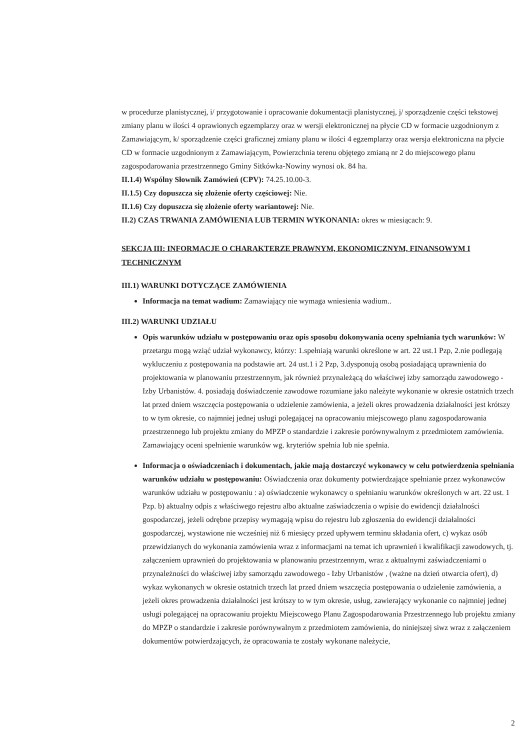w procedurze planistycznej, i/ przygotowanie i opracowanie dokumentacji planistycznej, j/ sporządzenie części tekstowej zmiany planu w ilości 4 oprawionych egzemplarzy oraz w wersji elektronicznej na płycie CD w formacie uzgodnionym z Zamawiającym, k/ sporządzenie części graficznej zmiany planu w ilości 4 egzemplarzy oraz wersja elektroniczna na płycie CD w formacie uzgodnionym z Zamawiającym, Powierzchnia terenu objętego zmianą nr 2 do miejscowego planu zagospodarowania przestrzennego Gminy Sitkówka-Nowiny wynosi ok. 84 ha.
II.1.4) Wspólny Słownik Zamówień (CPV): 74.25.10.00-3.
II.1.5) Czy dopuszcza się złożenie oferty częściowej: Nie.
II.1.6) Czy dopuszcza się złożenie oferty wariantowej: Nie.
II.2) CZAS TRWANIA ZAMÓWIENIA LUB TERMIN WYKONANIA: okres w miesiącach: 9.
SEKCJA III: INFORMACJE O CHARAKTERZE PRAWNYM, EKONOMICZNYM, FINANSOWYM I TECHNICZNYM
III.1) WARUNKI DOTYCZĄCE ZAMÓWIENIA
Informacja na temat wadium: Zamawiający nie wymaga wniesienia wadium..
III.2) WARUNKI UDZIAŁU
Opis warunków udziału w postępowaniu oraz opis sposobu dokonywania oceny spełniania tych warunków: W przetargu mogą wziąć udział wykonawcy, którzy: 1.spełniają warunki określone w art. 22 ust.1 Pzp, 2.nie podlegają wykluczeniu z postępowania na podstawie art. 24 ust.1 i 2 Pzp, 3.dysponują osobą posiadającą uprawnienia do projektowania w planowaniu przestrzennym, jak również przynależącą do właściwej izby samorządu zawodowego - Izby Urbanistów. 4. posiadają doświadczenie zawodowe rozumiane jako należyte wykonanie w okresie ostatnich trzech lat przed dniem wszczęcia postępowania o udzielenie zamówienia, a jeżeli okres prowadzenia działalności jest krótszy to w tym okresie, co najmniej jednej usługi polegającej na opracowaniu miejscowego planu zagospodarowania przestrzennego lub projektu zmiany do MPZP o standardzie i zakresie porównywalnym z przedmiotem zamówienia. Zamawiający oceni spełnienie warunków wg. kryteriów spełnia lub nie spełnia.
Informacja o oświadczeniach i dokumentach, jakie mają dostarczyć wykonawcy w celu potwierdzenia spełniania warunków udziału w postępowaniu: Oświadczenia oraz dokumenty potwierdzające spełnianie przez wykonawców warunków udziału w postępowaniu : a) oświadczenie wykonawcy o spełnianiu warunków określonych w art. 22 ust. 1 Pzp. b) aktualny odpis z właściwego rejestru albo aktualne zaświadczenia o wpisie do ewidencji działalności gospodarczej, jeżeli odrębne przepisy wymagają wpisu do rejestru lub zgłoszenia do ewidencji działalności gospodarczej, wystawione nie wcześniej niż 6 miesięcy przed upływem terminu składania ofert, c) wykaz osób przewidzianych do wykonania zamówienia wraz z informacjami na temat ich uprawnień i kwalifikacji zawodowych, tj. załączeniem uprawnień do projektowania w planowaniu przestrzennym, wraz z aktualnymi zaświadczeniami o przynależności do właściwej izby samorządu zawodowego - Izby Urbanistów , (ważne na dzień otwarcia ofert), d) wykaz wykonanych w okresie ostatnich trzech lat przed dniem wszczęcia postępowania o udzielenie zamówienia, a jeżeli okres prowadzenia działalności jest krótszy to w tym okresie, usług, zawierający wykonanie co najmniej jednej usługi polegającej na opracowaniu projektu Miejscowego Planu Zagospodarowania Przestrzennego lub projektu zmiany do MPZP o standardzie i zakresie porównywalnym z przedmiotem zamówienia, do niniejszej siwz wraz z załączeniem dokumentów potwierdzających, że opracowania te zostały wykonane należycie,
2